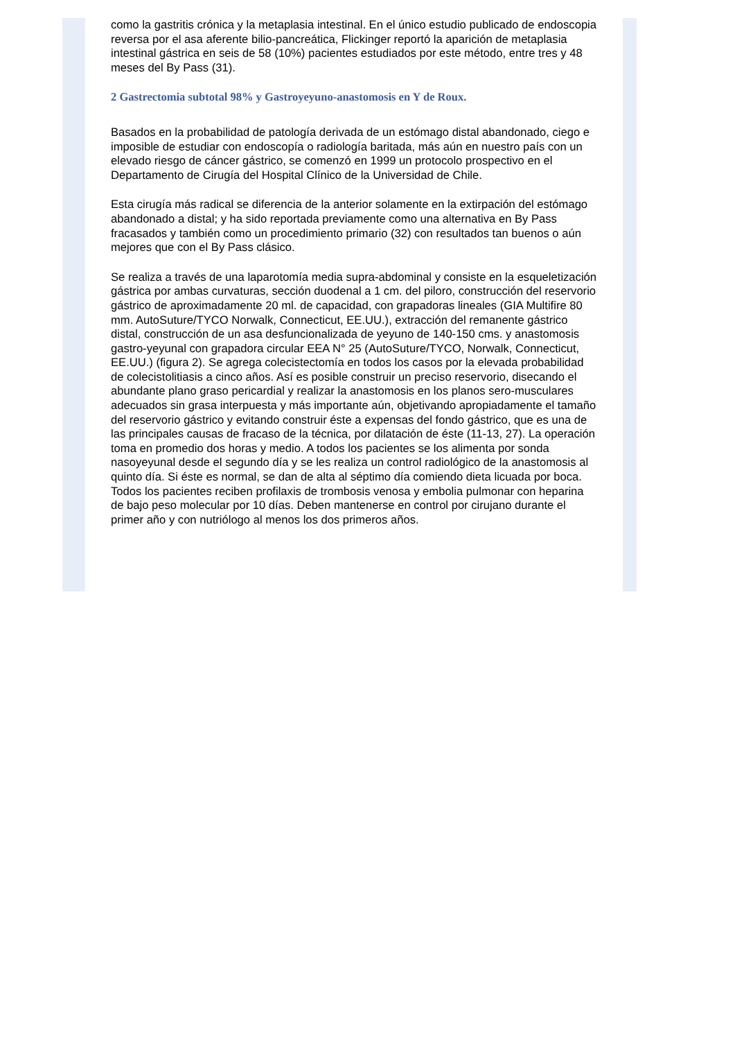como la gastritis crónica y la metaplasia intestinal. En el único estudio publicado de endoscopia reversa por el asa aferente bilio-pancreática, Flickinger reportó la aparición de metaplasia intestinal gástrica en seis de 58 (10%) pacientes estudiados por este método, entre tres y 48 meses del By Pass (31).
2 Gastrectomia subtotal 98% y Gastroyeyuno-anastomosis en Y de Roux.
Basados en la probabilidad de patología derivada de un estómago distal abandonado, ciego e imposible de estudiar con endoscopía o radiología baritada, más aún en nuestro país con un elevado riesgo de cáncer gástrico, se comenzó en 1999 un protocolo prospectivo en el Departamento de Cirugía del Hospital Clínico de la Universidad de Chile.
Esta cirugía más radical se diferencia de la anterior solamente en la extirpación del estómago abandonado a distal; y ha sido reportada previamente como una alternativa en By Pass fracasados y también como un procedimiento primario (32) con resultados tan buenos o aún mejores que con el By Pass clásico.
Se realiza a través de una laparotomía media supra-abdominal y consiste en la esqueletización gástrica por ambas curvaturas, sección duodenal a 1 cm. del piloro, construcción del reservorio gástrico de aproximadamente 20 ml. de capacidad, con grapadoras lineales (GIA Multifire 80 mm. AutoSuture/TYCO Norwalk, Connecticut, EE.UU.), extracción del remanente gástrico distal, construcción de un asa desfuncionalizada de yeyuno de 140-150 cms. y anastomosis gastro-yeyunal con grapadora circular EEA N° 25 (AutoSuture/TYCO, Norwalk, Connecticut, EE.UU.) (figura 2). Se agrega colecistectomía en todos los casos por la elevada probabilidad de colecistolitiasis a cinco años. Así es posible construir un preciso reservorio, disecando el abundante plano graso pericardial y realizar la anastomosis en los planos sero-musculares adecuados sin grasa interpuesta y más importante aún, objetivando apropiadamente el tamaño del reservorio gástrico y evitando construir éste a expensas del fondo gástrico, que es una de las principales causas de fracaso de la técnica, por dilatación de éste (11-13, 27). La operación toma en promedio dos horas y medio. A todos los pacientes se los alimenta por sonda nasoyeyunal desde el segundo día y se les realiza un control radiológico de la anastomosis al quinto día. Si éste es normal, se dan de alta al séptimo día comiendo dieta licuada por boca. Todos los pacientes reciben profilaxis de trombosis venosa y embolia pulmonar con heparina de bajo peso molecular por 10 días. Deben mantenerse en control por cirujano durante el primer año y con nutriólogo al menos los dos primeros años.